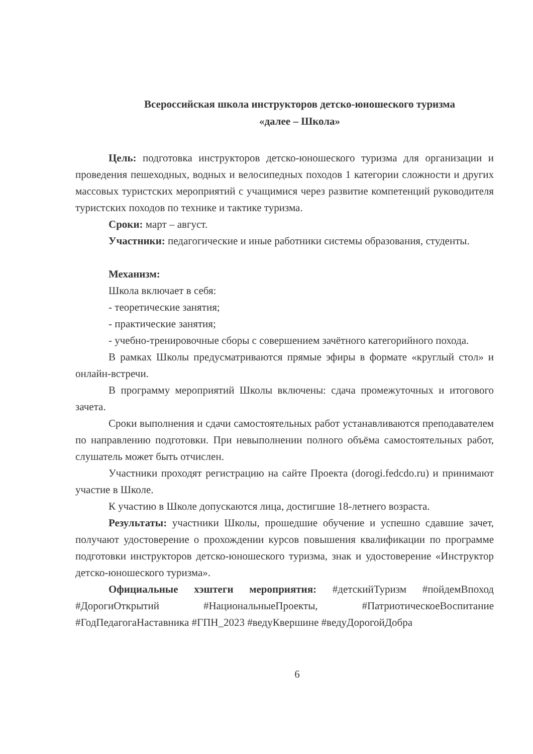Всероссийская школа инструкторов детско-юношеского туризма
«далее – Школа»
Цель: подготовка инструкторов детско-юношеского туризма для организации и проведения пешеходных, водных и велосипедных походов 1 категории сложности и других массовых туристских мероприятий с учащимися через развитие компетенций руководителя туристских походов по технике и тактике туризма.
Сроки: март – август.
Участники: педагогические и иные работники системы образования, студенты.
Механизм:
Школа включает в себя:
- теоретические занятия;
- практические занятия;
- учебно-тренировочные сборы с совершением зачётного категорийного похода.
В рамках Школы предусматриваются прямые эфиры в формате «круглый стол» и онлайн-встречи.
В программу мероприятий Школы включены: сдача промежуточных и итогового зачета.
Сроки выполнения и сдачи самостоятельных работ устанавливаются преподавателем по направлению подготовки. При невыполнении полного объёма самостоятельных работ, слушатель может быть отчислен.
Участники проходят регистрацию на сайте Проекта (dorogi.fedcdo.ru) и принимают участие в Школе.
К участию в Школе допускаются лица, достигшие 18-летнего возраста.
Результаты: участники Школы, прошедшие обучение и успешно сдавшие зачет, получают удостоверение о прохождении курсов повышения квалификации по программе подготовки инструкторов детско-юношеского туризма, знак и удостоверение «Инструктор детско-юношеского туризма».
Официальные хэштеги мероприятия: #детскийТуризм #пойдемВпоход #ДорогиОткрытий #НациональныеПроекты, #ПатриотическоеВоспитание #ГодПедагогаНаставника #ГПН_2023 #ведуКвершине #ведуДорогойДобра
6